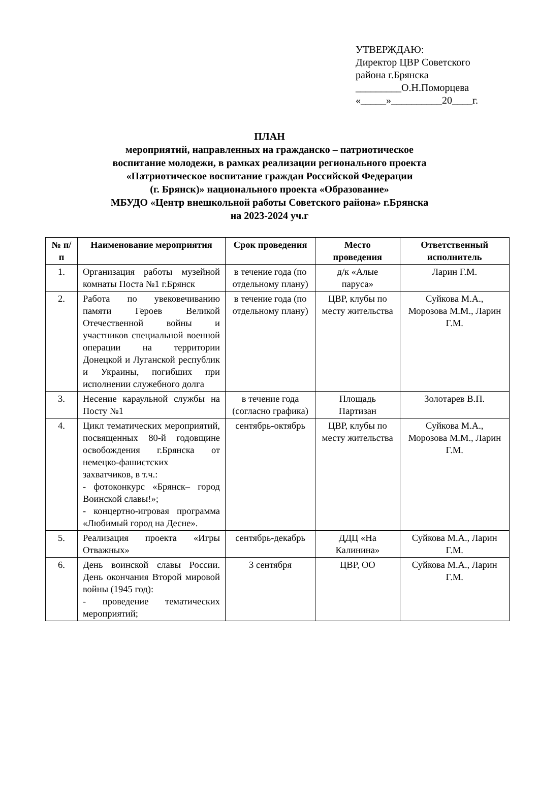УТВЕРЖДАЮ:
Директор ЦВР Советского
района г.Брянска
_________О.Н.Поморцева
«_____»__________20____г.
ПЛАН
мероприятий, направленных на гражданско – патриотическое
воспитание молодежи, в рамках реализации регионального проекта
«Патриотическое воспитание граждан Российской Федерации
(г. Брянск)» национального проекта «Образование»
МБУДО «Центр внешкольной работы Советского района» г.Брянска
на 2023-2024 уч.г
| № п/п | Наименование мероприятия | Срок проведения | Место проведения | Ответственный исполнитель |
| --- | --- | --- | --- | --- |
| 1. | Организация работы музейной комнаты Поста №1 г.Брянск | в течение года (по отдельному плану) | д/к «Алые паруса» | Ларин Г.М. |
| 2. | Работа по увековечиванию памяти Героев Великой Отечественной войны и участников специальной военной операции на территории Донецкой и Луганской республик и Украины, погибших при исполнении служебного долга | в течение года (по отдельному плану) | ЦВР, клубы по месту жительства | Суйкова М.А., Морозова М.М., Ларин Г.М. |
| 3. | Несение караульной службы на Посту №1 | в течение года (согласно графика) | Площадь Партизан | Золотарев В.П. |
| 4. | Цикл тематических мероприятий, посвященных 80-й годовщине освобождения г.Брянска от немецко-фашистских захватчиков, в т.ч.: - фотоконкурс «Брянск– город Воинской славы!»; - концертно-игровая программа «Любимый город на Десне». | сентябрь-октябрь | ЦВР, клубы по месту жительства | Суйкова М.А., Морозова М.М., Ларин Г.М. |
| 5. | Реализация проекта «Игры Отважных» | сентябрь-декабрь | ДДЦ «На Калинина» | Суйкова М.А., Ларин Г.М. |
| 6. | День воинской славы России. День окончания Второй мировой войны (1945 год): - проведение тематических мероприятий; | 3 сентября | ЦВР, ОО | Суйкова М.А., Ларин Г.М. |